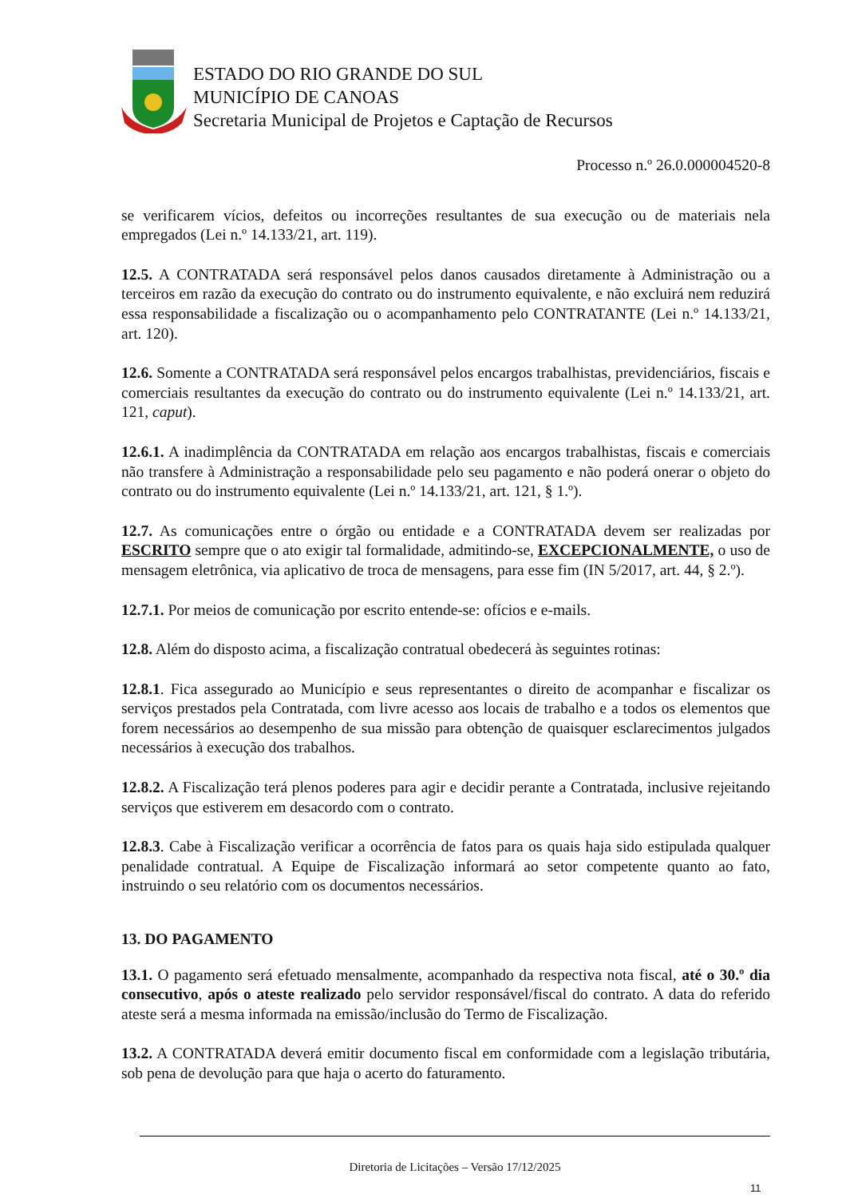ESTADO DO RIO GRANDE DO SUL
MUNICÍPIO DE CANOAS
Secretaria Municipal de Projetos e Captação de Recursos
Processo n.º 26.0.000004520-8
se verificarem vícios, defeitos ou incorreções resultantes de sua execução ou de materiais nela empregados (Lei n.º 14.133/21, art. 119).
12.5. A CONTRATADA será responsável pelos danos causados diretamente à Administração ou a terceiros em razão da execução do contrato ou do instrumento equivalente, e não excluirá nem reduzirá essa responsabilidade a fiscalização ou o acompanhamento pelo CONTRATANTE (Lei n.º 14.133/21, art. 120).
12.6. Somente a CONTRATADA será responsável pelos encargos trabalhistas, previdenciários, fiscais e comerciais resultantes da execução do contrato ou do instrumento equivalente (Lei n.º 14.133/21, art. 121, caput).
12.6.1. A inadimplência da CONTRATADA em relação aos encargos trabalhistas, fiscais e comerciais não transfere à Administração a responsabilidade pelo seu pagamento e não poderá onerar o objeto do contrato ou do instrumento equivalente (Lei n.º 14.133/21, art. 121, § 1.º).
12.7. As comunicações entre o órgão ou entidade e a CONTRATADA devem ser realizadas por ESCRITO sempre que o ato exigir tal formalidade, admitindo-se, EXCEPCIONALMENTE, o uso de mensagem eletrônica, via aplicativo de troca de mensagens, para esse fim (IN 5/2017, art. 44, § 2.º).
12.7.1. Por meios de comunicação por escrito entende-se: ofícios e e-mails.
12.8. Além do disposto acima, a fiscalização contratual obedecerá às seguintes rotinas:
12.8.1. Fica assegurado ao Município e seus representantes o direito de acompanhar e fiscalizar os serviços prestados pela Contratada, com livre acesso aos locais de trabalho e a todos os elementos que forem necessários ao desempenho de sua missão para obtenção de quaisquer esclarecimentos julgados necessários à execução dos trabalhos.
12.8.2. A Fiscalização terá plenos poderes para agir e decidir perante a Contratada, inclusive rejeitando serviços que estiverem em desacordo com o contrato.
12.8.3. Cabe à Fiscalização verificar a ocorrência de fatos para os quais haja sido estipulada qualquer penalidade contratual. A Equipe de Fiscalização informará ao setor competente quanto ao fato, instruindo o seu relatório com os documentos necessários.
13. DO PAGAMENTO
13.1. O pagamento será efetuado mensalmente, acompanhado da respectiva nota fiscal, até o 30.º dia consecutivo, após o ateste realizado pelo servidor responsável/fiscal do contrato. A data do referido ateste será a mesma informada na emissão/inclusão do Termo de Fiscalização.
13.2. A CONTRATADA deverá emitir documento fiscal em conformidade com a legislação tributária, sob pena de devolução para que haja o acerto do faturamento.
Diretoria de Licitações – Versão 17/12/2025
11